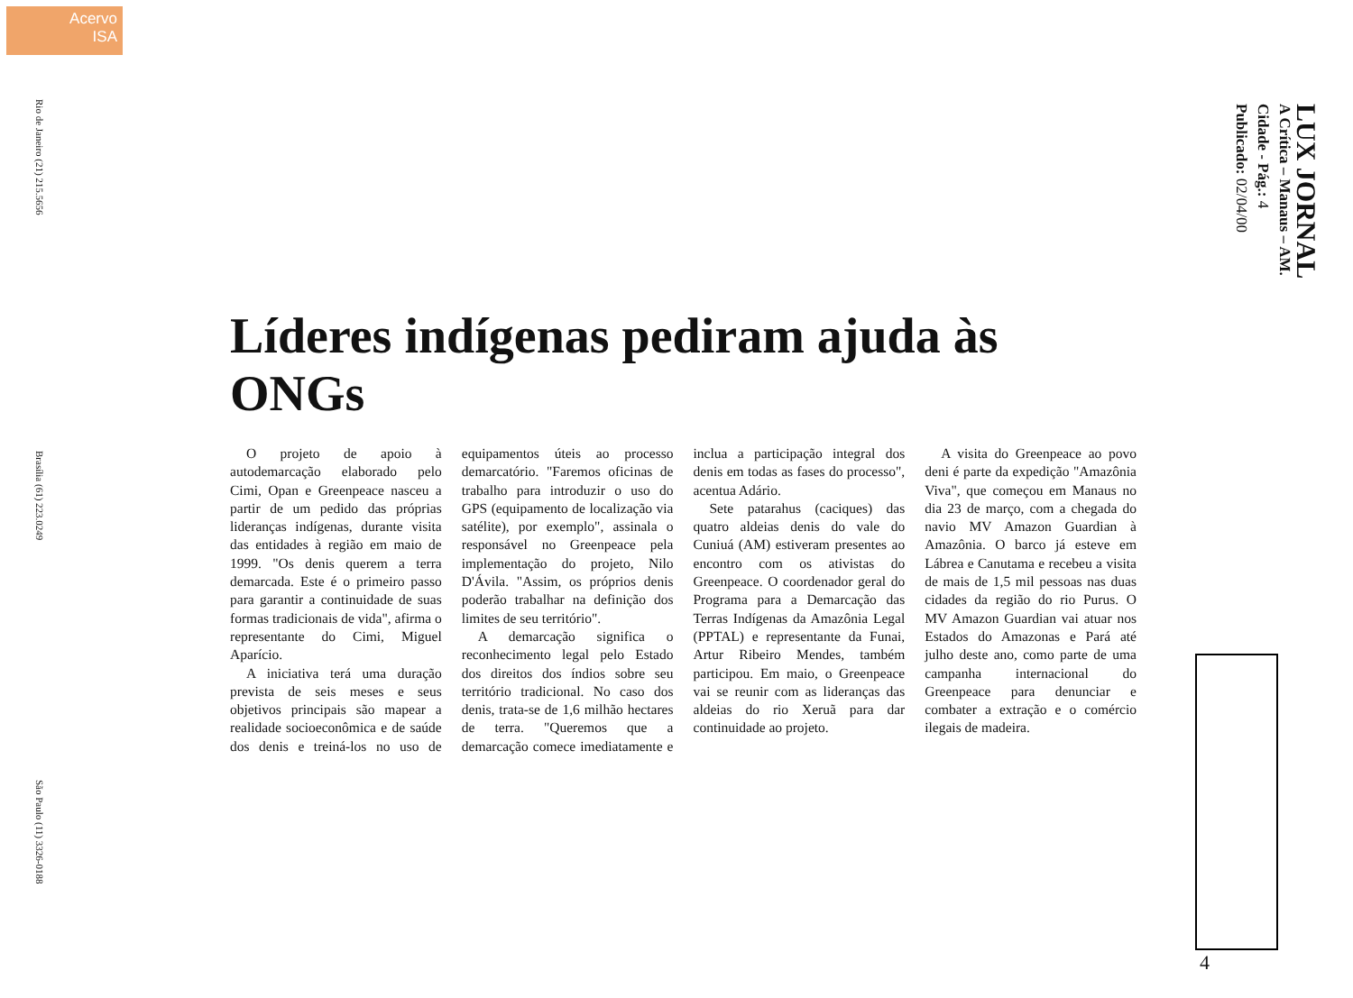Acervo
ISA
Rio de Janeiro (21) 215.5656
Brasília (61) 223.0249
São Paulo (11) 3326-0188
LUX JORNAL
A Crítica – Manaus – AM.
Cidade - Pág.: 4
Publicado: 02/04/00
Líderes indígenas pediram ajuda às ONGs
O projeto de apoio à autodemarcação elaborado pelo Cimi, Opan e Greenpeace nasceu a partir de um pedido das próprias lideranças indígenas, durante visita das entidades à região em maio de 1999. "Os denis querem a terra demarcada. Este é o primeiro passo para garantir a continuidade de suas formas tradicionais de vida", afirma o representante do Cimi, Miguel Aparício.
A iniciativa terá uma duração prevista de seis meses e seus objetivos principais são mapear a realidade socioeconômica e de saúde dos denis e treiná-los no uso de equipamentos úteis ao processo demarcatório. "Faremos oficinas de trabalho para introduzir o uso do GPS (equipamento de localização via satélite), por exemplo", assinala o responsável no Greenpeace pela implementação do projeto, Nilo D'Ávila. "Assim, os próprios denis poderão trabalhar na definição dos limites de seu território".
A demarcação significa o reconhecimento legal pelo Estado dos direitos dos índios sobre seu território tradicional. No caso dos denis, trata-se de 1,6 milhão hectares de terra. "Queremos que a demarcação comece imediatamente e inclua a participação integral dos denis em todas as fases do processo", acentua Adário.
Sete patarahus (caciques) das quatro aldeias denis do vale do Cuniuá (AM) estiveram presentes ao encontro com os ativistas do Greenpeace. O coordenador geral do Programa para a Demarcação das Terras Indígenas da Amazônia Legal (PPTAL) e representante da Funai, Artur Ribeiro Mendes, também participou. Em maio, o Greenpeace vai se reunir com as lideranças das aldeias do rio Xeruã para dar continuidade ao projeto.
A visita do Greenpeace ao povo deni é parte da expedição "Amazônia Viva", que começou em Manaus no dia 23 de março, com a chegada do navio MV Amazon Guardian à Amazônia. O barco já esteve em Lábrea e Canutama e recebeu a visita de mais de 1,5 mil pessoas nas duas cidades da região do rio Purus. O MV Amazon Guardian vai atuar nos Estados do Amazonas e Pará até julho deste ano, como parte de uma campanha internacional do Greenpeace para denunciar e combater a extração e o comércio ilegais de madeira.
4